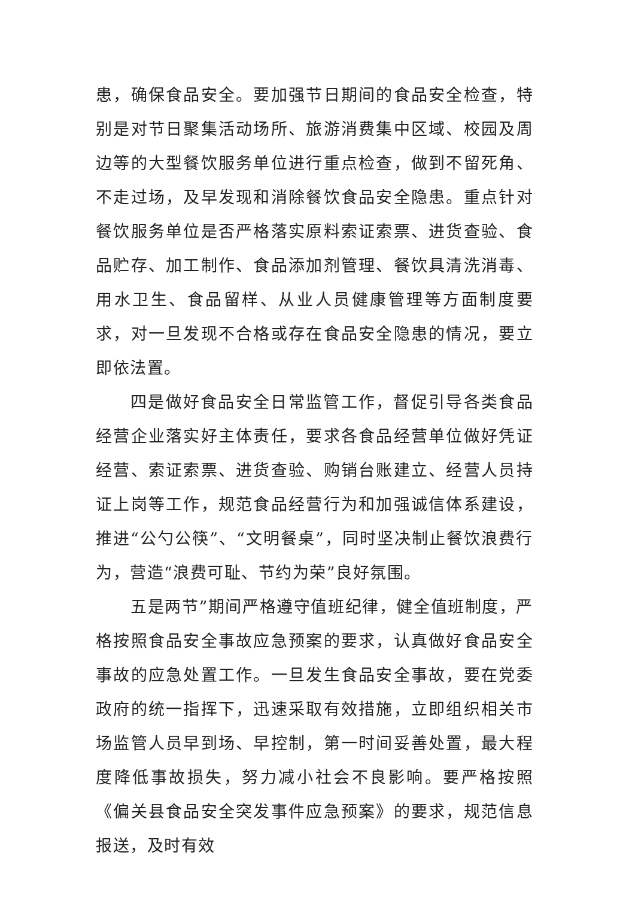患，确保食品安全。要加强节日期间的食品安全检查，特别是对节日聚集活动场所、旅游消费集中区域、校园及周边等的大型餐饮服务单位进行重点检查，做到不留死角、不走过场，及早发现和消除餐饮食品安全隐患。重点针对餐饮服务单位是否严格落实原料索证索票、进货查验、食品贮存、加工制作、食品添加剂管理、餐饮具清洗消毒、用水卫生、食品留样、从业人员健康管理等方面制度要求，对一旦发现不合格或存在食品安全隐患的情况，要立即依法置。
四是做好食品安全日常监管工作，督促引导各类食品经营企业落实好主体责任，要求各食品经营单位做好凭证经营、索证索票、进货查验、购销台账建立、经营人员持证上岗等工作，规范食品经营行为和加强诚信体系建设，推进“公勺公筷”、“文明餐桌”，同时坚决制止餐饮浪费行为，营造“浪费可耻、节约为荣”良好氛围。
五是两节”期间严格遵守值班纪律，健全值班制度，严格按照食品安全事故应急预案的要求，认真做好食品安全事故的应急处置工作。一旦发生食品安全事故，要在党委政府的统一指挥下，迅速采取有效措施，立即组织相关市场监管人员早到场、早控制，第一时间妥善处置，最大程度降低事故损失，努力减小社会不良影响。要严格按照《偏关县食品安全突发事件应急预案》的要求，规范信息报送，及时有效